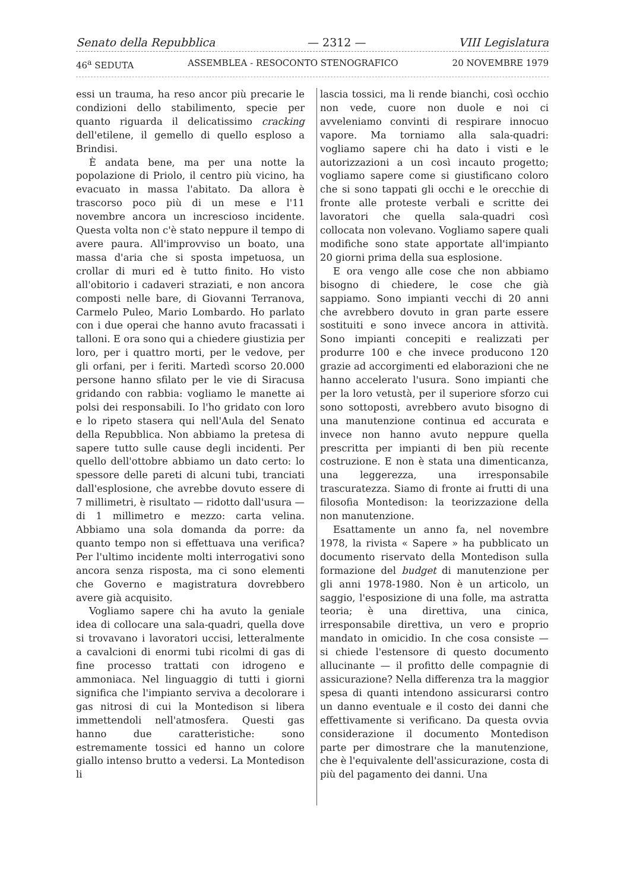Senato della Repubblica — 2312 — VIII Legislatura
46<sup>a</sup> SEDUTA ASSEMBLEA - RESOCONTO STENOGRAFICO 20 NOVEMBRE 1979
essi un trauma, ha reso ancor più precarie le condizioni dello stabilimento, specie per quanto riguarda il delicatissimo cracking dell'etilene, il gemello di quello esploso a Brindisi.
È andata bene, ma per una notte la popolazione di Priolo, il centro più vicino, ha evacuato in massa l'abitato. Da allora è trascorso poco più di un mese e l'11 novembre ancora un increscioso incidente. Questa volta non c'è stato neppure il tempo di avere paura. All'improvviso un boato, una massa d'aria che si sposta impetuosa, un crollar di muri ed è tutto finito. Ho visto all'obitorio i cadaveri straziati, e non ancora composti nelle bare, di Giovanni Terranova, Carmelo Puleo, Mario Lombardo. Ho parlato con i due operai che hanno avuto fracassati i talloni. E ora sono qui a chiedere giustizia per loro, per i quattro morti, per le vedove, per gli orfani, per i feriti. Martedì scorso 20.000 persone hanno sfilato per le vie di Siracusa gridando con rabbia: vogliamo le manette ai polsi dei responsabili. Io l'ho gridato con loro e lo ripeto stasera qui nell'Aula del Senato della Repubblica. Non abbiamo la pretesa di sapere tutto sulle cause degli incidenti. Per quello dell'ottobre abbiamo un dato certo: lo spessore delle pareti di alcuni tubi, tranciati dall'esplosione, che avrebbe dovuto essere di 7 millimetri, è risultato — ridotto dall'usura — di 1 millimetro e mezzo: carta velina. Abbiamo una sola domanda da porre: da quanto tempo non si effettuava una verifica? Per l'ultimo incidente molti interrogativi sono ancora senza risposta, ma ci sono elementi che Governo e magistratura dovrebbero avere già acquisito.
Vogliamo sapere chi ha avuto la geniale idea di collocare una sala-quadri, quella dove si trovavano i lavoratori uccisi, letteralmente a cavalcioni di enormi tubi ricolmi di gas di fine processo trattati con idrogeno e ammoniaca. Nel linguaggio di tutti i giorni significa che l'impianto serviva a decolorare i gas nitrosi di cui la Montedison si libera immettendoli nell'atmosfera. Questi gas hanno due caratteristiche: sono estremamente tossici ed hanno un colore giallo intenso brutto a vedersi. La Montedison li
lascia tossici, ma li rende bianchi, così occhio non vede, cuore non duole e noi ci avveleniamo convinti di respirare innocuo vapore. Ma torniamo alla sala-quadri: vogliamo sapere chi ha dato i visti e le autorizzazioni a un così incauto progetto; vogliamo sapere come si giustificano coloro che si sono tappati gli occhi e le orecchie di fronte alle proteste verbali e scritte dei lavoratori che quella sala-quadri così collocata non volevano. Vogliamo sapere quali modifiche sono state apportate all'impianto 20 giorni prima della sua esplosione.
E ora vengo alle cose che non abbiamo bisogno di chiedere, le cose che già sappiamo. Sono impianti vecchi di 20 anni che avrebbero dovuto in gran parte essere sostituiti e sono invece ancora in attività. Sono impianti concepiti e realizzati per produrre 100 e che invece producono 120 grazie ad accorgimenti ed elaborazioni che ne hanno accelerato l'usura. Sono impianti che per la loro vetustà, per il superiore sforzo cui sono sottoposti, avrebbero avuto bisogno di una manutenzione continua ed accurata e invece non hanno avuto neppure quella prescritta per impianti di ben più recente costruzione. E non è stata una dimenticanza, una leggerezza, una irresponsabile trascuratezza. Siamo di fronte ai frutti di una filosofia Montedison: la teorizzazione della non manutenzione.
Esattamente un anno fa, nel novembre 1978, la rivista « Sapere » ha pubblicato un documento riservato della Montedison sulla formazione del budget di manutenzione per gli anni 1978-1980. Non è un articolo, un saggio, l'esposizione di una folle, ma astratta teoria; è una direttiva, una cinica, irresponsabile direttiva, un vero e proprio mandato in omicidio. In che cosa consiste — si chiede l'estensore di questo documento allucinante — il profitto delle compagnie di assicurazione? Nella differenza tra la maggior spesa di quanti intendono assicurarsi contro un danno eventuale e il costo dei danni che effettivamente si verificano. Da questa ovvia considerazione il documento Montedison parte per dimostrare che la manutenzione, che è l'equivalente dell'assicurazione, costa di più del pagamento dei danni. Una